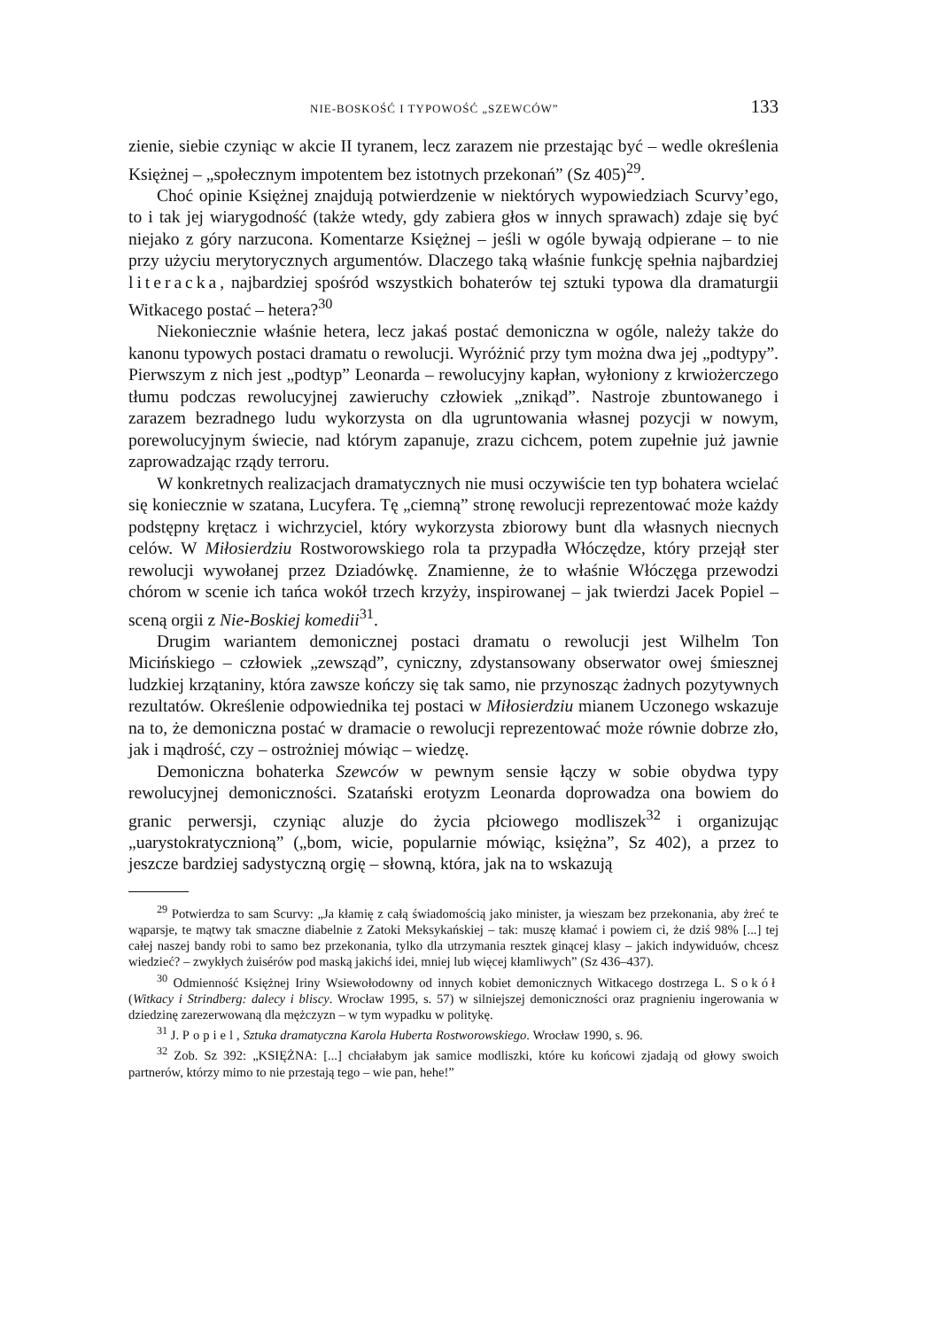NIE-BOSKOŚĆ I TYPOWOŚĆ „SZEWCÓW” 133
zienie, siebie czyniąc w akcie II tyranem, lecz zarazem nie przestając być – wedle określenia Księżnej – „społecznym impotentem bez istotnych przekonań” (Sz 405)<sup>29</sup>.
Choć opinie Księżnej znajdują potwierdzenie w niektórych wypowiedziach Scurvy’ego, to i tak jej wiarygodność (także wtedy, gdy zabiera głos w innych sprawach) zdaje się być niejako z góry narzucona. Komentarze Księżnej – jeśli w ogóle bywają odpierane – to nie przy użyciu merytorycznych argumentów. Dlaczego taką właśnie funkcję spełnia najbardziej literacka, najbardziej spośród wszystkich bohaterów tej sztuki typowa dla dramaturgii Witkacego postać – hetera?<sup>30</sup>
Niekoniecznie właśnie hetera, lecz jakaś postać demoniczna w ogóle, należy także do kanonu typowych postaci dramatu o rewolucji. Wyróżnić przy tym można dwa jej „podtypy”. Pierwszym z nich jest „podtyp” Leonarda – rewolucyjny kapłan, wyłoniony z krwiożerczego tłumu podczas rewolucyjnej zawieruchy człowiek „znikąd”. Nastroje zbuntowanego i zarazem bezradnego ludu wykorzysta on dla ugruntowania własnej pozycji w nowym, porewolucyjnym świecie, nad którym zapanuje, zrazu cichcem, potem zupełnie już jawnie zaprowadzając rządy terroru.
W konkretnych realizacjach dramatycznych nie musi oczywiście ten typ bohatera wcielać się koniecznie w szatana, Lucyfera. Tę „ciemną” stronę rewolucji reprezentować może każdy podstępny krętacz i wichrzyciel, który wykorzysta zbiorowy bunt dla własnych niecnych celów. W Miłosierdziu Rostworowskiego rola ta przypadła Włóczędze, który przejął ster rewolucji wywołanej przez Dziadówkę. Znamienne, że to właśnie Włóczęga przewodzi chórom w scenie ich tańca wokół trzech krzyży, inspirowanej – jak twierdzi Jacek Popiel – sceną orgii z Nie-Boskiej komedii<sup>31</sup>.
Drugim wariantem demonicznej postaci dramatu o rewolucji jest Wilhelm Ton Micińskiego – człowiek „zewsząd”, cyniczny, zdystansowany obserwator owej śmiesznej ludzkiej krzątaniny, która zawsze kończy się tak samo, nie przynosząc żadnych pozytywnych rezultatów. Określenie odpowiednika tej postaci w Miłosierdziu mianem Uczonego wskazuje na to, że demoniczna postać w dramacie o rewolucji reprezentować może równie dobrze zło, jak i mądrość, czy – ostrożniej mówiąc – wiedzę.
Demoniczna bohaterka Szewców w pewnym sensie łączy w sobie obydwa typy rewolucyjnej demoniczności. Szatański erotyzm Leonarda doprowadza ona bowiem do granic perwersji, czyniąc aluzje do życia płciowego modliszek<sup>32</sup> i organizując „uarystokratycznioną” („bom, wicie, popularnie mówiąc, księżna”, Sz 402), a przez to jeszcze bardziej sadystyczną orgię – słowną, która, jak na to wskazują
<sup>29</sup> Potwierdza to sam Scurvy: „Ja kłamię z całą świadomością jako minister, ja wieszam bez przekonania, aby żreć te wąparsje, te mątwy tak smaczne diabelnie z Zatoki Meksykańskiej – tak: muszę kłamać i powiem ci, że dziś 98% [...] tej całej naszej bandy robi to samo bez przekonania, tylko dla utrzymania resztek ginącej klasy – jakich indywiduów, chcesz wiedzieć? – zwykłych żuisérów pod maską jakichś idei, mniej lub więcej kłamliwych” (Sz 436–437).
<sup>30</sup> Odmienność Księżnej Iriny Wsiewołodowny od innych kobiet demonicznych Witkacego dostrzega L. Sokół (Witkacy i Strindberg: dalecy i bliscy. Wrocław 1995, s. 57) w silniejszej demoniczności oraz pragnieniu ingerowania w dziedzinę zarezerwowaną dla mężczyzn – w tym wypadku w politykę.
<sup>31</sup> J. Popiel, Sztuka dramatyczna Karola Huberta Rostworowskiego. Wrocław 1990, s. 96.
<sup>32</sup> Zob. Sz 392: „KSIĘŻNA: [...] chciałabym jak samice modliszki, które ku końcowi zjadają od głowy swoich partnerów, którzy mimo to nie przestają tego – wie pan, hehe!”